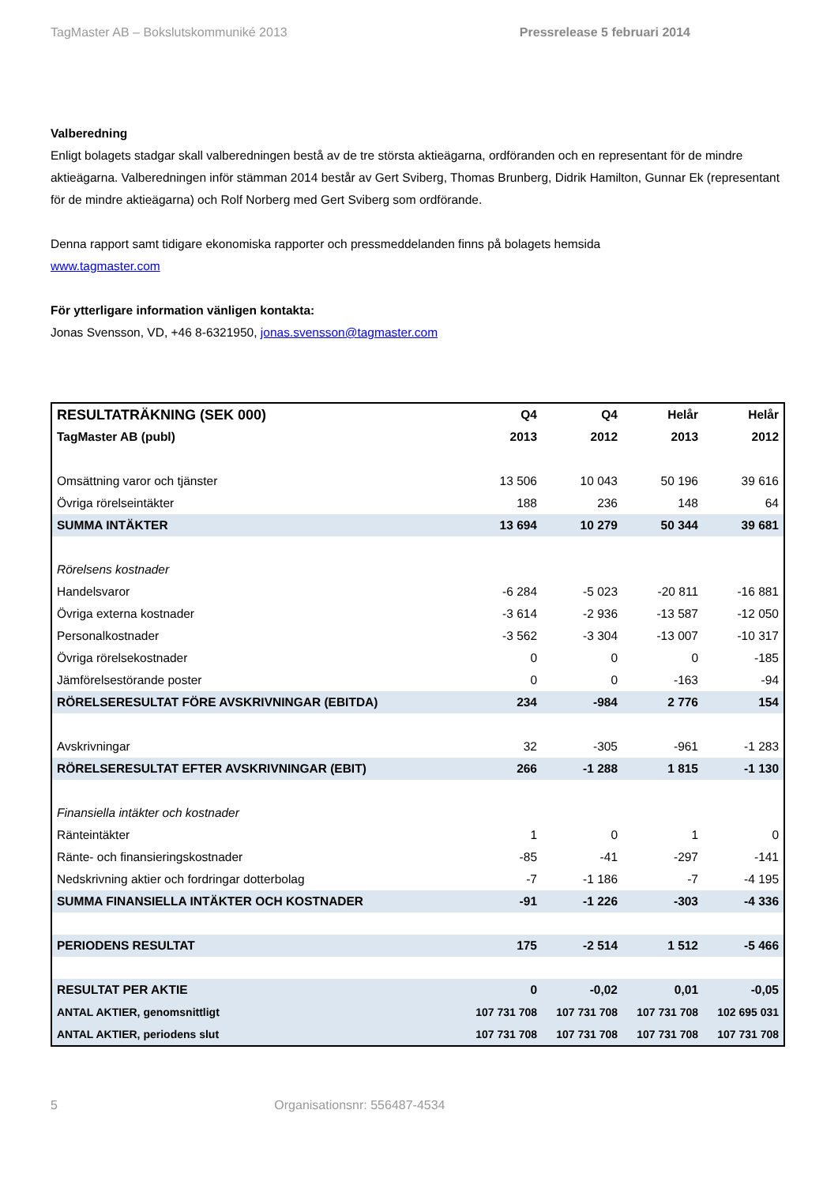TagMaster AB – Bokslutskommuniké 2013 Pressrelease 5 februari 2014
Valberedning
Enligt bolagets stadgar skall valberedningen bestå av de tre största aktieägarna, ordföranden och en representant för de mindre aktieägarna. Valberedningen inför stämman 2014 består av Gert Sviberg, Thomas Brunberg, Didrik Hamilton, Gunnar Ek (representant för de mindre aktieägarna) och Rolf Norberg med Gert Sviberg som ordförande.
Denna rapport samt tidigare ekonomiska rapporter och pressmeddelanden finns på bolagets hemsida
www.tagmaster.com
För ytterligare information vänligen kontakta:
Jonas Svensson, VD, +46 8-6321950, jonas.svensson@tagmaster.com
| RESULTATRÄKNING (SEK 000) | Q4 | Q4 | Helår | Helår |
| TagMaster AB (publ) | 2013 | 2012 | 2013 | 2012 |
| Omsättning varor och tjänster | 13 506 | 10 043 | 50 196 | 39 616 |
| Övriga rörelseintäkter | 188 | 236 | 148 | 64 |
| SUMMA INTÄKTER | 13 694 | 10 279 | 50 344 | 39 681 |
| Rörelsens kostnader | | | | |
| Handelsvaror | -6 284 | -5 023 | -20 811 | -16 881 |
| Övriga externa kostnader | -3 614 | -2 936 | -13 587 | -12 050 |
| Personalkostnader | -3 562 | -3 304 | -13 007 | -10 317 |
| Övriga rörelsekostnader | 0 | 0 | 0 | -185 |
| Jämförelsestörande poster | 0 | 0 | -163 | -94 |
| RÖRELSERESULTAT FÖRE AVSKRIVNINGAR (EBITDA) | 234 | -984 | 2 776 | 154 |
| Avskrivningar | 32 | -305 | -961 | -1 283 |
| RÖRELSERESULTAT EFTER AVSKRIVNINGAR (EBIT) | 266 | -1 288 | 1 815 | -1 130 |
| Finansiella intäkter och kostnader | | | | |
| Ränteintäkter | 1 | 0 | 1 | 0 |
| Ränte- och finansieringskostnader | -85 | -41 | -297 | -141 |
| Nedskrivning aktier och fordringar dotterbolag | -7 | -1 186 | -7 | -4 195 |
| SUMMA FINANSIELLA INTÄKTER OCH KOSTNADER | -91 | -1 226 | -303 | -4 336 |
| PERIODENS RESULTAT | 175 | -2 514 | 1 512 | -5 466 |
| RESULTAT PER AKTIE | 0 | -0,02 | 0,01 | -0,05 |
| ANTAL AKTIER, genomsnittligt | 107 731 708 | 107 731 708 | 107 731 708 | 102 695 031 |
| ANTAL AKTIER, periodens slut | 107 731 708 | 107 731 708 | 107 731 708 | 107 731 708 |
5 Organisationsnr: 556487-4534